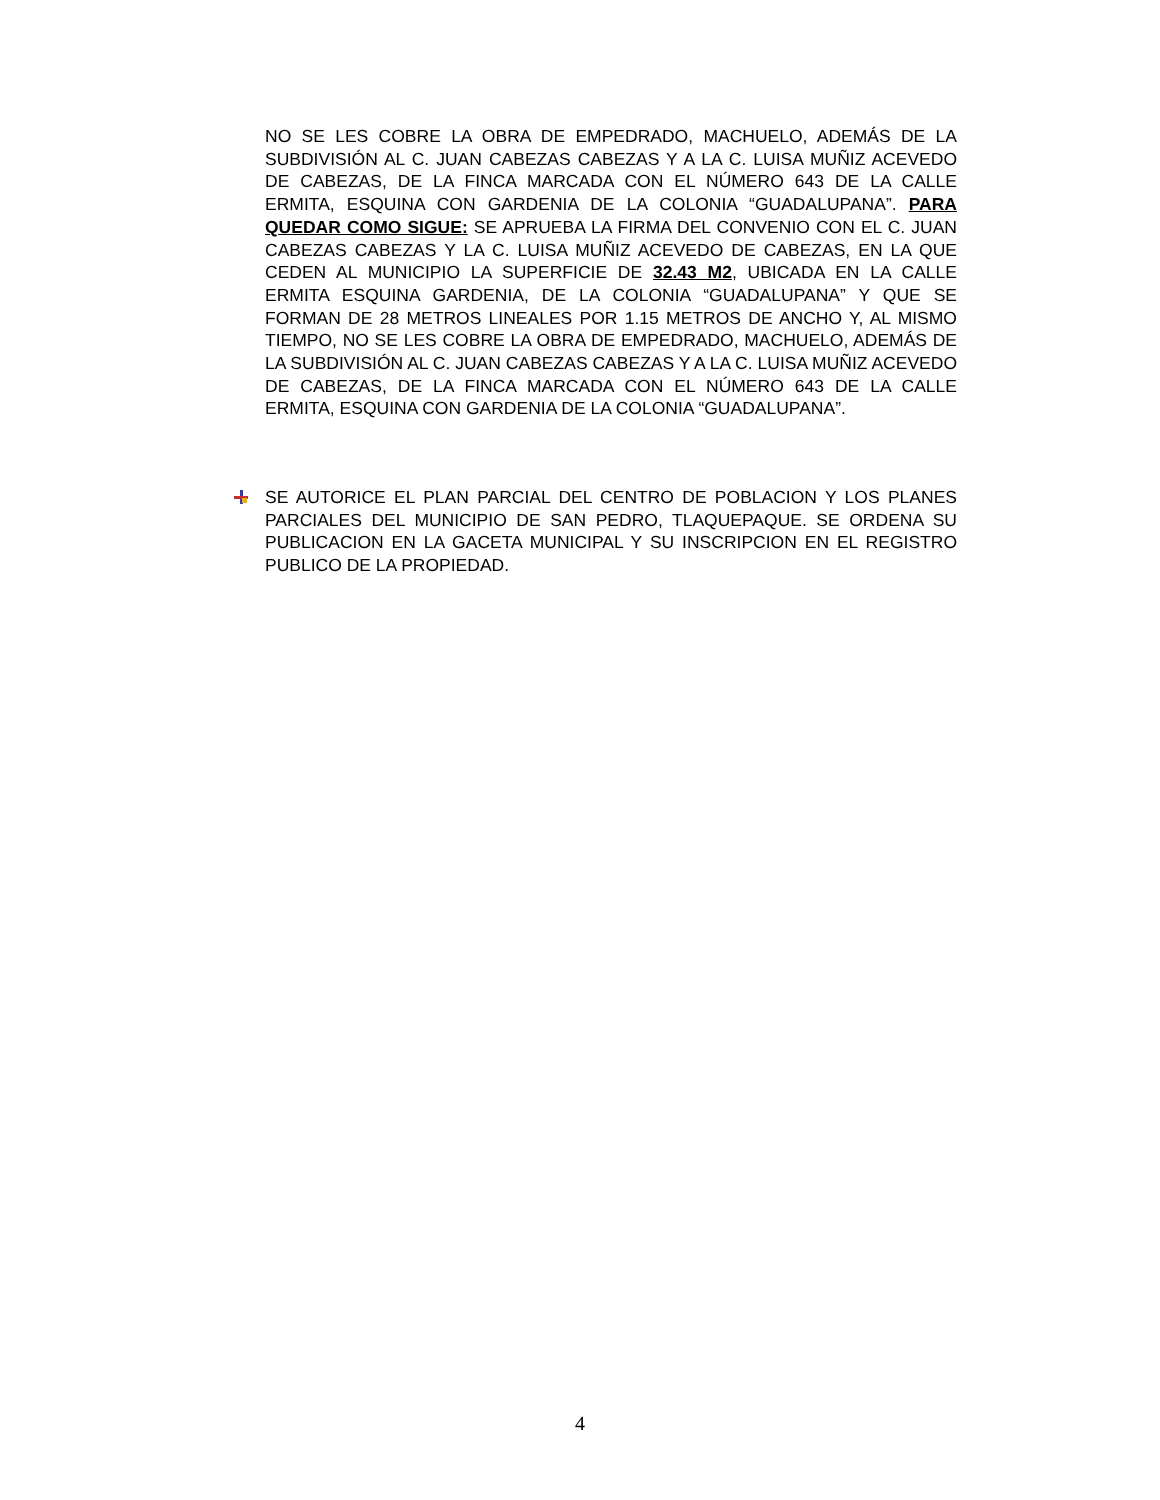NO SE LES COBRE LA OBRA DE EMPEDRADO, MACHUELO, ADEMÁS DE LA SUBDIVISIÓN AL C. JUAN CABEZAS CABEZAS Y A LA C. LUISA MUÑIZ ACEVEDO DE CABEZAS, DE LA FINCA MARCADA CON EL NÚMERO 643 DE LA CALLE ERMITA, ESQUINA CON GARDENIA DE LA COLONIA “GUADALUPANA”. PARA QUEDAR COMO SIGUE: SE APRUEBA LA FIRMA DEL CONVENIO CON EL C. JUAN CABEZAS CABEZAS Y LA C. LUISA MUÑIZ ACEVEDO DE CABEZAS, EN LA QUE CEDEN AL MUNICIPIO LA SUPERFICIE DE 32.43 M2, UBICADA EN LA CALLE ERMITA ESQUINA GARDENIA, DE LA COLONIA “GUADALUPANA” Y QUE SE FORMAN DE 28 METROS LINEALES POR 1.15 METROS DE ANCHO Y, AL MISMO TIEMPO, NO SE LES COBRE LA OBRA DE EMPEDRADO, MACHUELO, ADEMÁS DE LA SUBDIVISIÓN AL C. JUAN CABEZAS CABEZAS Y A LA C. LUISA MUÑIZ ACEVEDO DE CABEZAS, DE LA FINCA MARCADA CON EL NÚMERO 643 DE LA CALLE ERMITA, ESQUINA CON GARDENIA DE LA COLONIA “GUADALUPANA”.
SE AUTORICE EL PLAN PARCIAL DEL CENTRO DE POBLACION Y LOS PLANES PARCIALES DEL MUNICIPIO DE SAN PEDRO, TLAQUEPAQUE. SE ORDENA SU PUBLICACION EN LA GACETA MUNICIPAL Y SU INSCRIPCION EN EL REGISTRO PUBLICO DE LA PROPIEDAD.
4